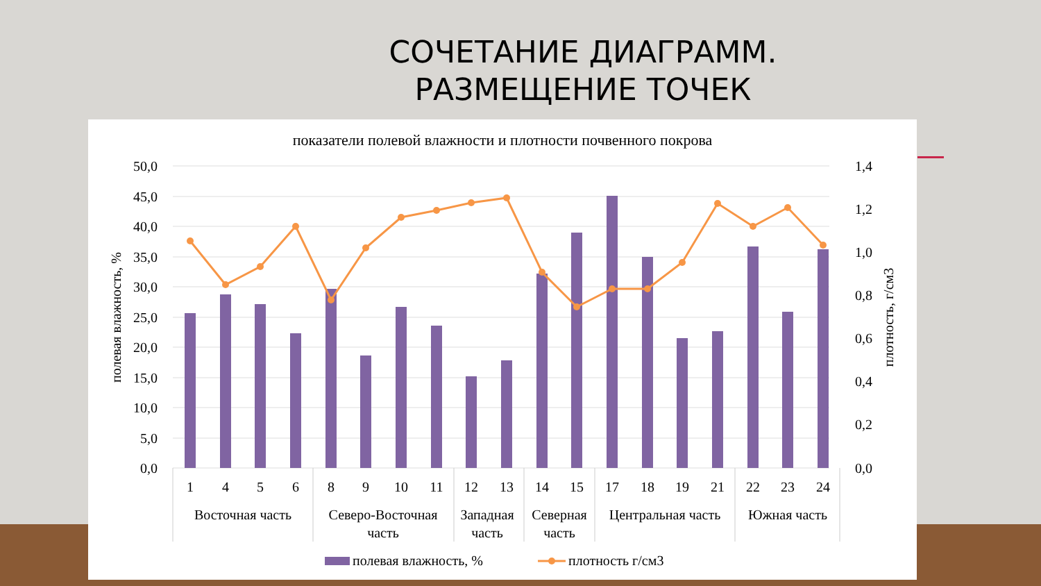СОЧЕТАНИЕ ДИАГРАММ.
РАЗМЕЩЕНИЕ ТОЧЕК
показатели полевой влажности и плотности почвенного покрова
50,0
45,0
40,0
35,0
30,0
25,0
20,0
15,0
10,0
5,0
0,0
1,4
1,2
1,0
0,8
0,6
0,4
0,2
0,0
полевая влажность, %
плотность, г/см3
1
4
5
6
8
9
10
11
12
13
14
15
17
18
19
21
22
23
24
Восточная часть
Северо-Восточная
часть
Западная
часть
Северная
часть
Центральная часть
Южная часть
полевая влажность, %
плотность г/см3